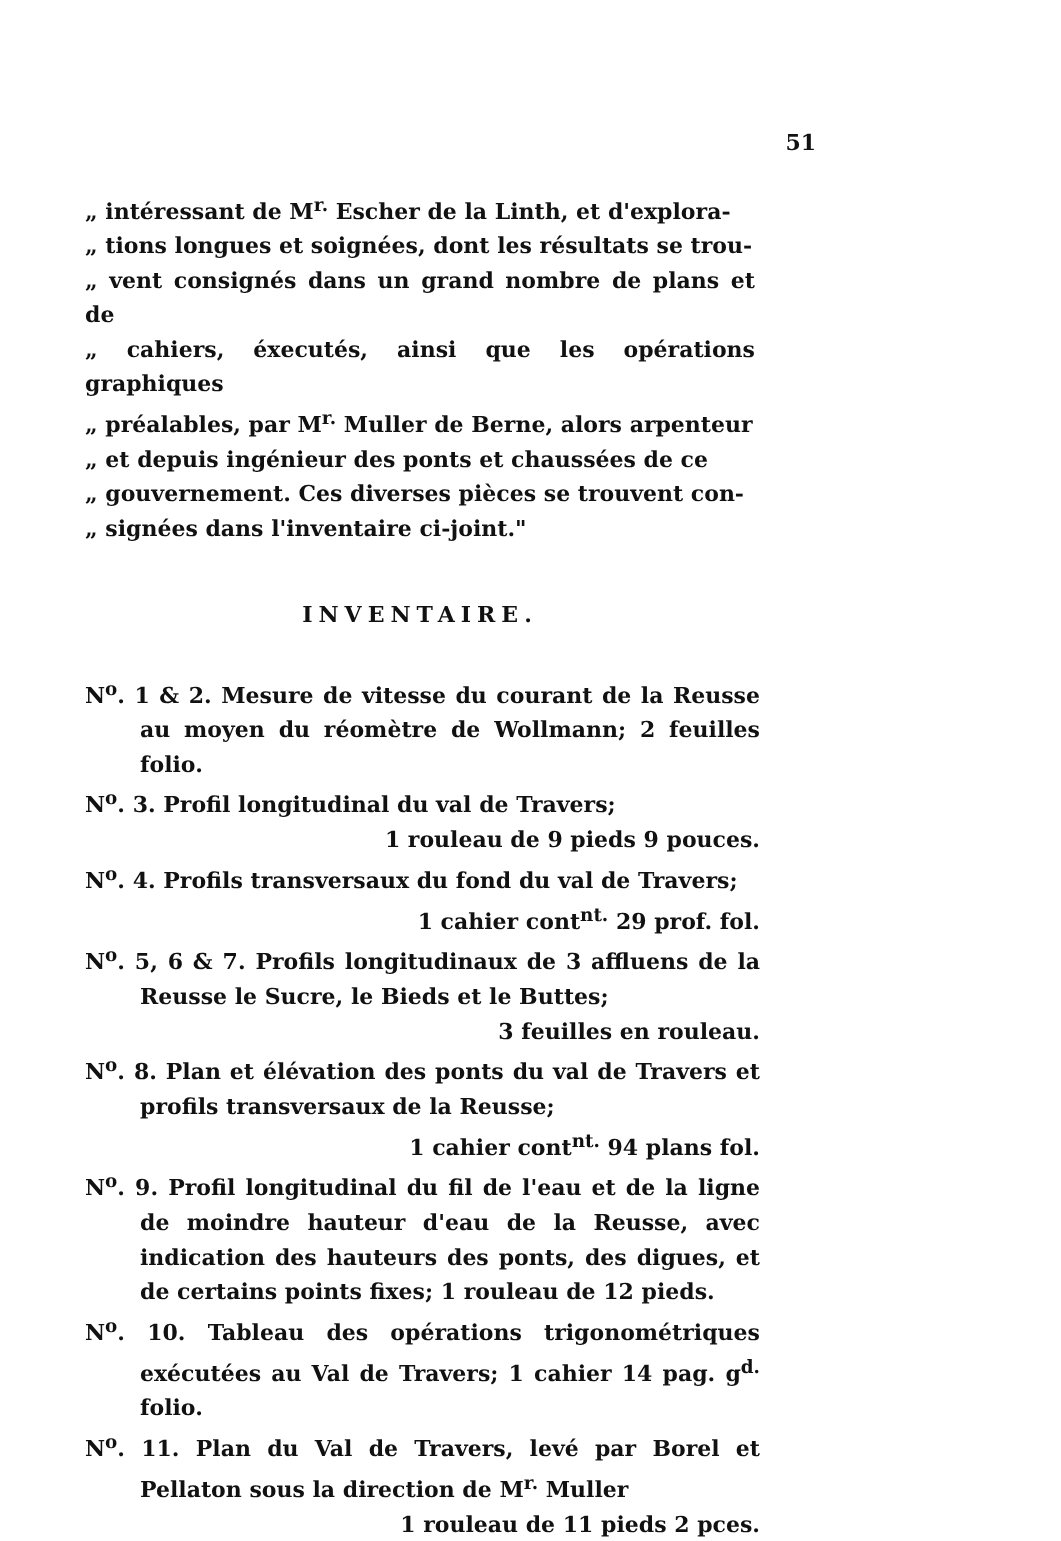51
„ intéressant de M<sup>r.</sup> Escher de la Linth, et d'explora-
„ tions longues et soignées, dont les résultats se trou-
„ vent consignés dans un grand nombre de plans et de
„ cahiers, éxecutés, ainsi que les opérations graphiques
„ préalables, par M<sup>r.</sup> Muller de Berne, alors arpenteur
„ et depuis ingénieur des ponts et chaussées de ce
„ gouvernement. Ces diverses pièces se trouvent con-
„ signées dans l'inventaire ci-joint."
INVENTAIRE.
N<sup>o</sup>. 1 & 2. Mesure de vitesse du courant de la Reusse au moyen du réomètre de Wollmann; 2 feuilles folio.
N<sup>o</sup>. 3. Profil longitudinal du val de Travers;
1 rouleau de 9 pieds 9 pouces.
N<sup>o</sup>. 4. Profils transversaux du fond du val de Travers;
1 cahier cont<sup>nt.</sup> 29 prof. fol.
N<sup>o</sup>. 5, 6 & 7. Profils longitudinaux de 3 affluens de la Reusse le Sucre, le Bieds et le Buttes;
3 feuilles en rouleau.
N<sup>o</sup>. 8. Plan et élévation des ponts du val de Travers et profils transversaux de la Reusse;
1 cahier cont<sup>nt.</sup> 94 plans fol.
N<sup>o</sup>. 9. Profil longitudinal du fil de l'eau et de la ligne de moindre hauteur d'eau de la Reusse, avec indication des hauteurs des ponts, des digues, et de certains points fixes; 1 rouleau de 12 pieds.
N<sup>o</sup>. 10. Tableau des opérations trigonométriques exécutées au Val de Travers; 1 cahier 14 pag. g<sup>d.</sup> folio.
N<sup>o</sup>. 11. Plan du Val de Travers, levé par Borel et Pellaton sous la direction de M<sup>r.</sup> Muller
1 rouleau de 11 pieds 2 pces.